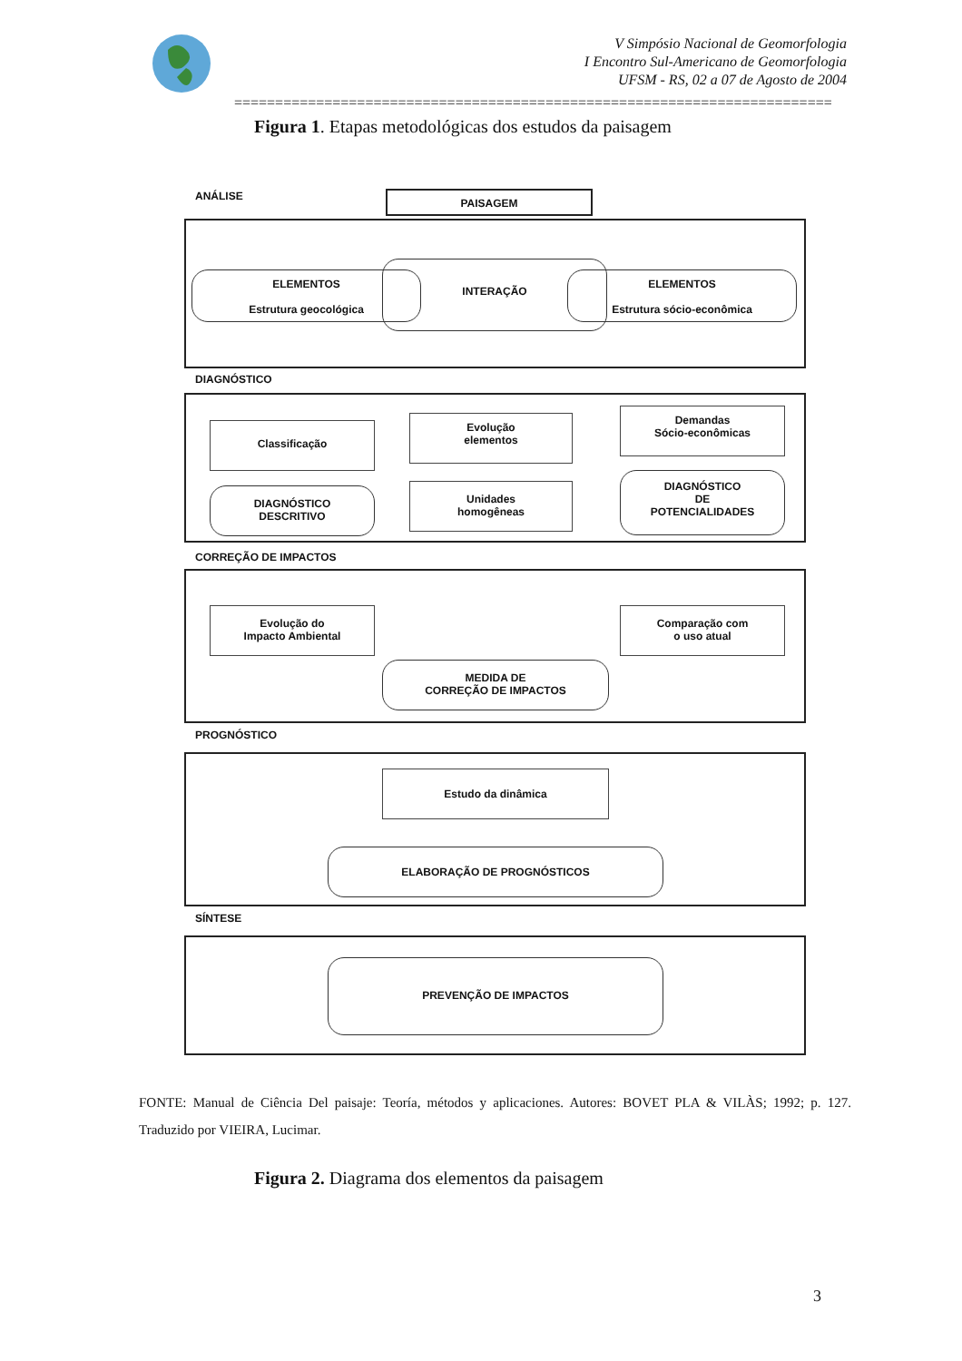V Simpósio Nacional de Geomorfologia
I Encontro Sul-Americano de Geomorfologia
UFSM - RS, 02 a 07 de Agosto de 2004
=========================================================================
Figura 1. Etapas metodológicas dos estudos da paisagem
ANÁLISE PAISAGEM
ELEMENTOS
Estrutura geocológica
INTERAÇÃO
ELEMENTOS
Estrutura sócio-econômica
DIAGNÓSTICO
Classificação
Evolução
elementos
Demandas
Sócio-econômicas
DIAGNÓSTICO
DESCRITIVO
Unidades
homogêneas
DIAGNÓSTICO
DE
POTENCIALIDADES
CORREÇÃO DE IMPACTOS
Evolução do
Impacto Ambiental
Comparação com
o uso atual
MEDIDA DE
CORREÇÃO DE IMPACTOS
PROGNÓSTICO
Estudo da dinâmica
ELABORAÇÃO DE PROGNÓSTICOS
SÍNTESE
PREVENÇÃO DE IMPACTOS
FONTE: Manual de Ciência Del paisaje: Teoría, métodos y aplicaciones. Autores: BOVET PLA & VILÀS; 1992; p. 127. Traduzido por VIEIRA, Lucimar.
Figura 2. Diagrama dos elementos da paisagem
3